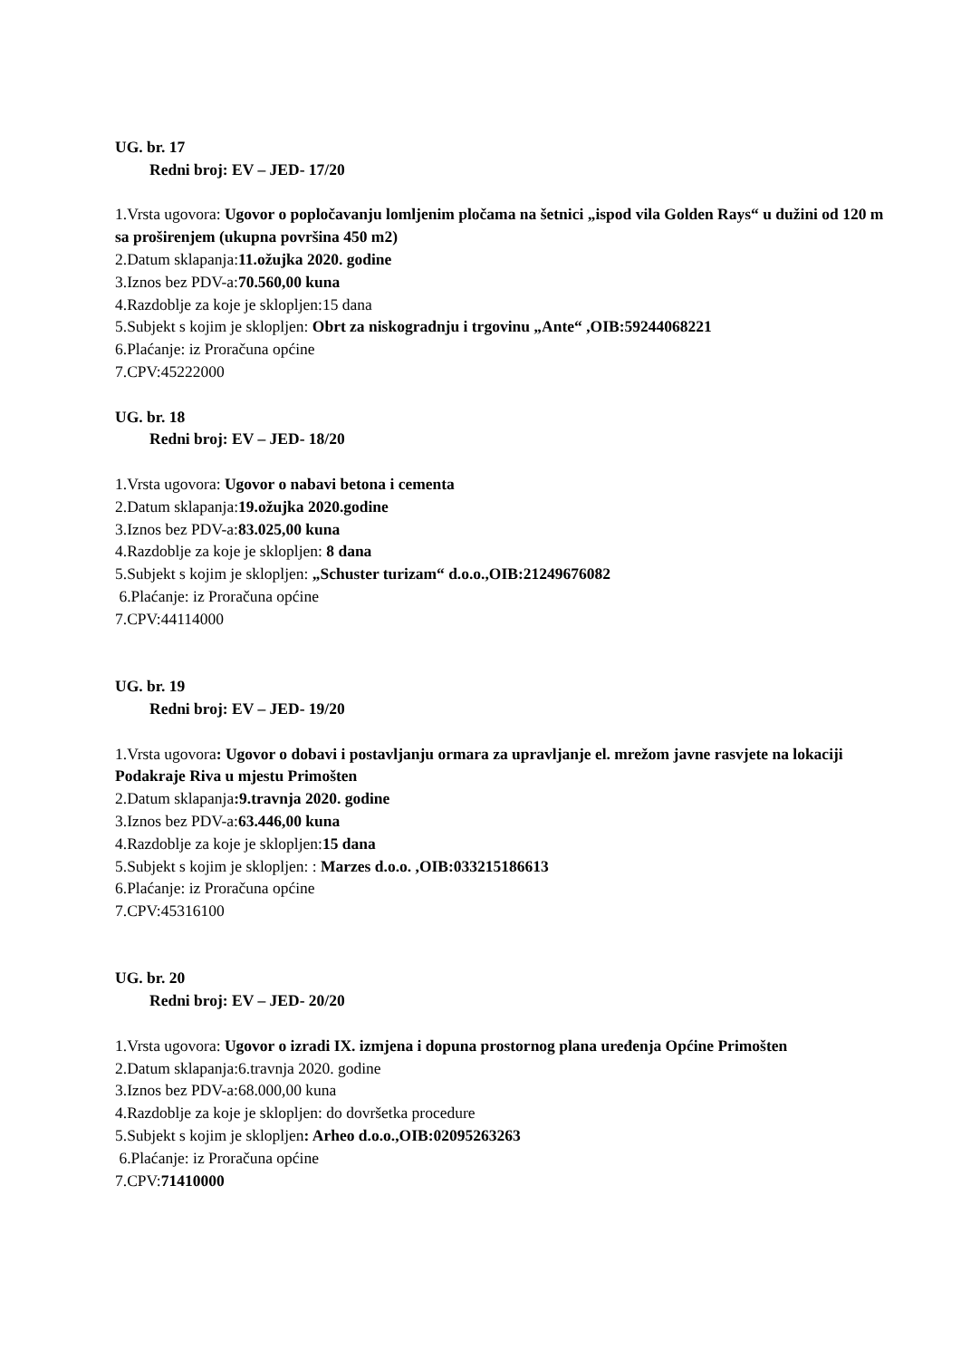UG. br. 17
Redni broj: EV – JED- 17/20
1.Vrsta ugovora: Ugovor o popločavanju lomljenim pločama na šetnici „ispod vila Golden Rays“ u dužini od 120 m sa proširenjem (ukupna površina 450 m2)
2.Datum sklapanja:11.ožujka 2020. godine
3.Iznos bez PDV-a:70.560,00 kuna
4.Razdoblje za koje je sklopljen:15 dana
5.Subjekt s kojim je sklopljen: Obrt za niskogradnju i trgovinu „Ante“ ,OIB:59244068221
6.Plaćanje: iz Proračuna općine
7.CPV:45222000
UG. br. 18
Redni broj: EV – JED- 18/20
1.Vrsta ugovora: Ugovor o nabavi betona i cementa
2.Datum sklapanja:19.ožujka 2020.godine
3.Iznos bez PDV-a:83.025,00 kuna
4.Razdoblje za koje je sklopljen: 8 dana
5.Subjekt s kojim je sklopljen: „Schuster turizam“ d.o.o.,OIB:21249676082
6.Plaćanje: iz Proračuna općine
7.CPV:44114000
UG. br. 19
Redni broj: EV – JED- 19/20
1.Vrsta ugovora: Ugovor o dobavi i postavljanju ormara za upravljanje el. mrežom javne rasvjete na lokaciji Podakraje Riva u mjestu Primošten
2.Datum sklapanja:9.travnja 2020. godine
3.Iznos bez PDV-a:63.446,00 kuna
4.Razdoblje za koje je sklopljen:15 dana
5.Subjekt s kojim je sklopljen: : Marzes d.o.o. ,OIB:033215186613
6.Plaćanje: iz Proračuna općine
7.CPV:45316100
UG. br. 20
Redni broj: EV – JED- 20/20
1.Vrsta ugovora: Ugovor o izradi IX. izmjena i dopuna prostornog plana uređenja Općine Primošten
2.Datum sklapanja:6.travnja 2020. godine
3.Iznos bez PDV-a:68.000,00 kuna
4.Razdoblje za koje je sklopljen: do dovršetka procedure
5.Subjekt s kojim je sklopljen: Arheo d.o.o.,OIB:02095263263
6.Plaćanje: iz Proračuna općine
7.CPV:71410000